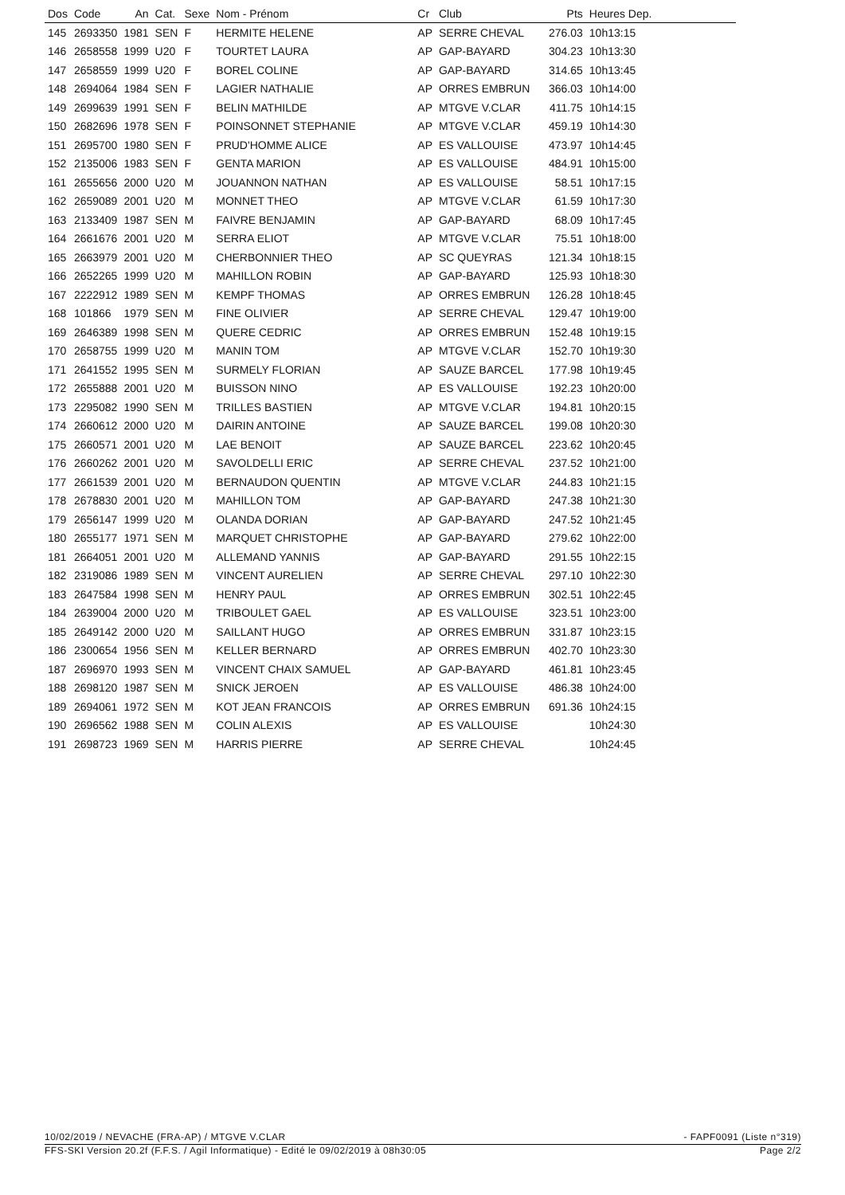| Dos | Code | An | Cat. | Sexe | Nom - Prénom | Cr | Club | Pts | Heures Dep. |
| --- | --- | --- | --- | --- | --- | --- | --- | --- | --- |
| 145 | 2693350 | 1981 | SEN | F | HERMITE HELENE | AP | SERRE CHEVAL | 276.03 | 10h13:15 |
| 146 | 2658558 | 1999 | U20 | F | TOURTET LAURA | AP | GAP-BAYARD | 304.23 | 10h13:30 |
| 147 | 2658559 | 1999 | U20 | F | BOREL COLINE | AP | GAP-BAYARD | 314.65 | 10h13:45 |
| 148 | 2694064 | 1984 | SEN | F | LAGIER NATHALIE | AP | ORRES EMBRUN | 366.03 | 10h14:00 |
| 149 | 2699639 | 1991 | SEN | F | BELIN MATHILDE | AP | MTGVE V.CLAR | 411.75 | 10h14:15 |
| 150 | 2682696 | 1978 | SEN | F | POINSONNET STEPHANIE | AP | MTGVE V.CLAR | 459.19 | 10h14:30 |
| 151 | 2695700 | 1980 | SEN | F | PRUD'HOMME ALICE | AP | ES VALLOUISE | 473.97 | 10h14:45 |
| 152 | 2135006 | 1983 | SEN | F | GENTA MARION | AP | ES VALLOUISE | 484.91 | 10h15:00 |
| 161 | 2655656 | 2000 | U20 | M | JOUANNON NATHAN | AP | ES VALLOUISE | 58.51 | 10h17:15 |
| 162 | 2659089 | 2001 | U20 | M | MONNET THEO | AP | MTGVE V.CLAR | 61.59 | 10h17:30 |
| 163 | 2133409 | 1987 | SEN | M | FAIVRE BENJAMIN | AP | GAP-BAYARD | 68.09 | 10h17:45 |
| 164 | 2661676 | 2001 | U20 | M | SERRA ELIOT | AP | MTGVE V.CLAR | 75.51 | 10h18:00 |
| 165 | 2663979 | 2001 | U20 | M | CHERBONNIER THEO | AP | SC QUEYRAS | 121.34 | 10h18:15 |
| 166 | 2652265 | 1999 | U20 | M | MAHILLON ROBIN | AP | GAP-BAYARD | 125.93 | 10h18:30 |
| 167 | 2222912 | 1989 | SEN | M | KEMPF THOMAS | AP | ORRES EMBRUN | 126.28 | 10h18:45 |
| 168 | 101866 | 1979 | SEN | M | FINE OLIVIER | AP | SERRE CHEVAL | 129.47 | 10h19:00 |
| 169 | 2646389 | 1998 | SEN | M | QUERE CEDRIC | AP | ORRES EMBRUN | 152.48 | 10h19:15 |
| 170 | 2658755 | 1999 | U20 | M | MANIN TOM | AP | MTGVE V.CLAR | 152.70 | 10h19:30 |
| 171 | 2641552 | 1995 | SEN | M | SURMELY FLORIAN | AP | SAUZE BARCEL | 177.98 | 10h19:45 |
| 172 | 2655888 | 2001 | U20 | M | BUISSON NINO | AP | ES VALLOUISE | 192.23 | 10h20:00 |
| 173 | 2295082 | 1990 | SEN | M | TRILLES BASTIEN | AP | MTGVE V.CLAR | 194.81 | 10h20:15 |
| 174 | 2660612 | 2000 | U20 | M | DAIRIN ANTOINE | AP | SAUZE BARCEL | 199.08 | 10h20:30 |
| 175 | 2660571 | 2001 | U20 | M | LAE BENOIT | AP | SAUZE BARCEL | 223.62 | 10h20:45 |
| 176 | 2660262 | 2001 | U20 | M | SAVOLDELLI ERIC | AP | SERRE CHEVAL | 237.52 | 10h21:00 |
| 177 | 2661539 | 2001 | U20 | M | BERNAUDON QUENTIN | AP | MTGVE V.CLAR | 244.83 | 10h21:15 |
| 178 | 2678830 | 2001 | U20 | M | MAHILLON TOM | AP | GAP-BAYARD | 247.38 | 10h21:30 |
| 179 | 2656147 | 1999 | U20 | M | OLANDA DORIAN | AP | GAP-BAYARD | 247.52 | 10h21:45 |
| 180 | 2655177 | 1971 | SEN | M | MARQUET CHRISTOPHE | AP | GAP-BAYARD | 279.62 | 10h22:00 |
| 181 | 2664051 | 2001 | U20 | M | ALLEMAND YANNIS | AP | GAP-BAYARD | 291.55 | 10h22:15 |
| 182 | 2319086 | 1989 | SEN | M | VINCENT AURELIEN | AP | SERRE CHEVAL | 297.10 | 10h22:30 |
| 183 | 2647584 | 1998 | SEN | M | HENRY PAUL | AP | ORRES EMBRUN | 302.51 | 10h22:45 |
| 184 | 2639004 | 2000 | U20 | M | TRIBOULET GAEL | AP | ES VALLOUISE | 323.51 | 10h23:00 |
| 185 | 2649142 | 2000 | U20 | M | SAILLANT HUGO | AP | ORRES EMBRUN | 331.87 | 10h23:15 |
| 186 | 2300654 | 1956 | SEN | M | KELLER BERNARD | AP | ORRES EMBRUN | 402.70 | 10h23:30 |
| 187 | 2696970 | 1993 | SEN | M | VINCENT CHAIX SAMUEL | AP | GAP-BAYARD | 461.81 | 10h23:45 |
| 188 | 2698120 | 1987 | SEN | M | SNICK JEROEN | AP | ES VALLOUISE | 486.38 | 10h24:00 |
| 189 | 2694061 | 1972 | SEN | M | KOT JEAN FRANCOIS | AP | ORRES EMBRUN | 691.36 | 10h24:15 |
| 190 | 2696562 | 1988 | SEN | M | COLIN ALEXIS | AP | ES VALLOUISE | | 10h24:30 |
| 191 | 2698723 | 1969 | SEN | M | HARRIS PIERRE | AP | SERRE CHEVAL | | 10h24:45 |
10/02/2019 / NEVACHE (FRA-AP) / MTGVE V.CLAR - FAPF0091 (Liste n°319)
FFS-SKI Version 20.2f (F.F.S. / Agil Informatique) - Edité le 09/02/2019 à 08h30:05 Page 2/2